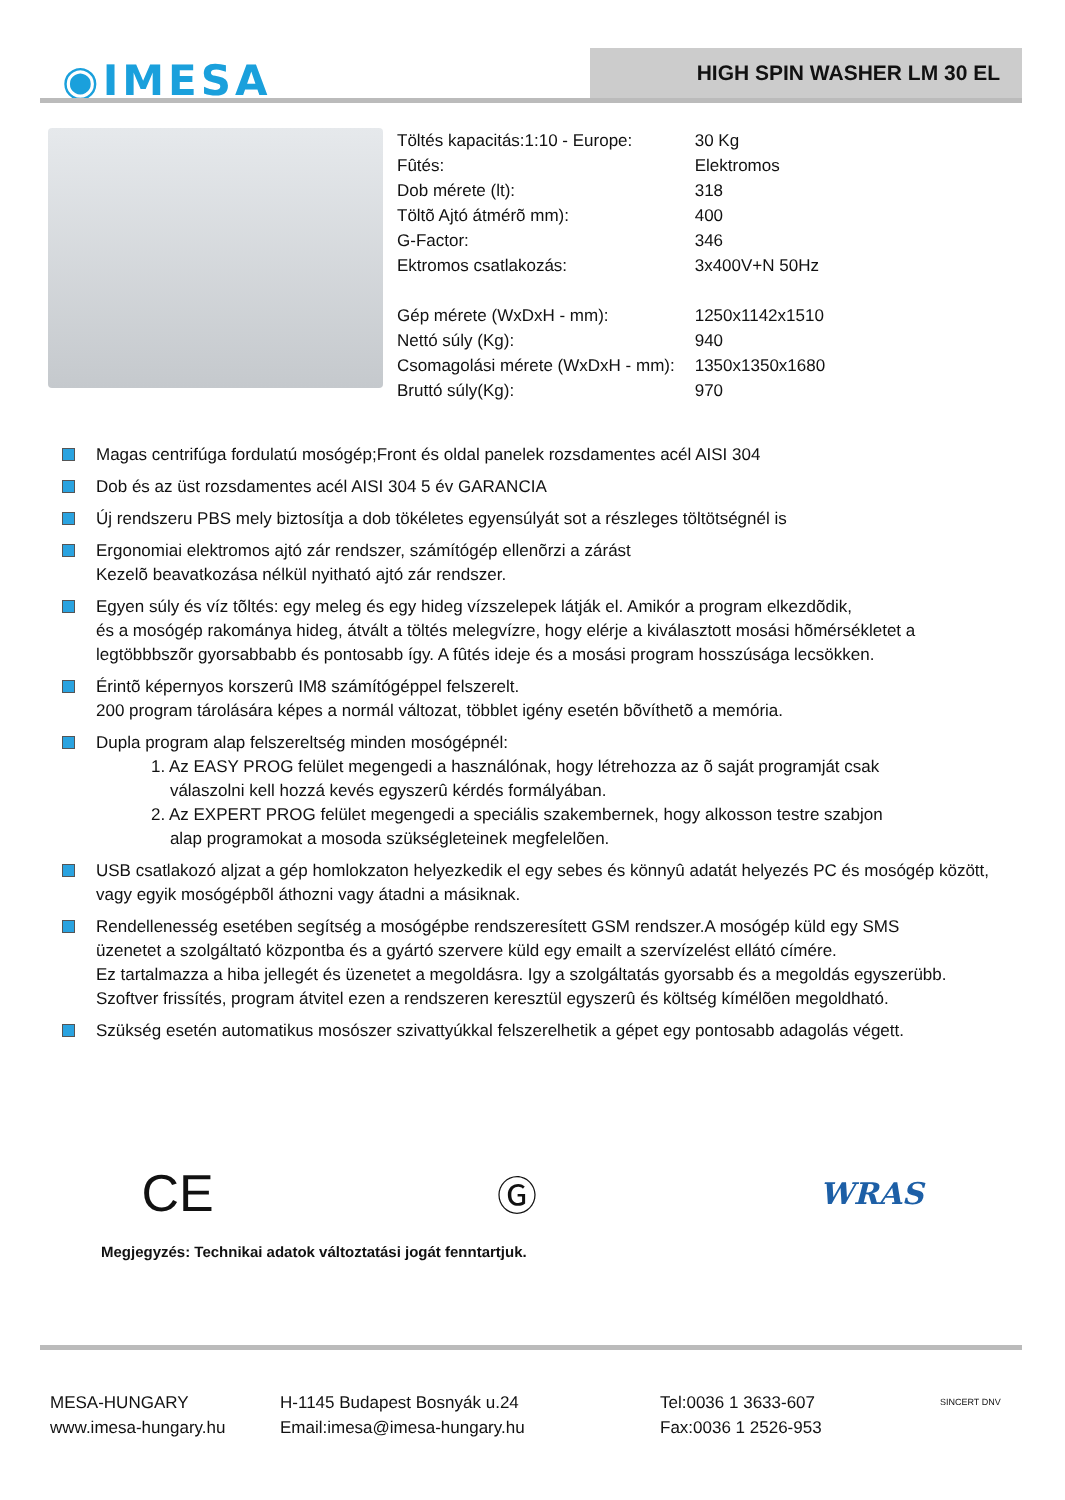◉IMESA HIGH SPIN WASHER LM 30 EL
| Töltés kapacitás:1:10 - Europe: | 30 Kg |
| Fûtés: | Elektromos |
| Dob mérete (lt): | 318 |
| Töltõ Ajtó átmérõ mm): | 400 |
| G-Factor: | 346 |
| Ektromos csatlakozás: | 3x400V+N 50Hz |
| Gép mérete (WxDxH - mm): | 1250x1142x1510 |
| Nettó súly (Kg): | 940 |
| Csomagolási mérete (WxDxH - mm): | 1350x1350x1680 |
| Bruttó súly(Kg): | 970 |
Magas centrifúga fordulatú mosógép;Front és oldal panelek rozsdamentes acél AISI 304
Dob és az üst rozsdamentes acél AISI 304 5 év GARANCIA
Új rendszeru PBS mely biztosítja a dob tökéletes egyensúlyát sot a részleges töltötségnél is
Ergonomiai elektromos ajtó zár rendszer, számítógép ellenõrzi a zárást
Kezelõ beavatkozása nélkül nyitható ajtó zár rendszer.
Egyen súly és víz tõltés: egy meleg és egy hideg vízszelepek látják el. Amikór a program elkezdõdik,
és a mosógép rakománya hideg, átvált a töltés melegvízre, hogy elérje a kiválasztott mosási hõmérsékletet a
legtöbbbszõr gyorsabbabb és pontosabb így. A fûtés ideje és a mosási program hosszúsága lecsökken.
Érintõ képernyos korszerû IM8 számítógéppel felszerelt.
200 program tárolására képes a normál változat, többlet igény esetén bõvíthetõ a memória.
Dupla program alap felszereltség minden mosógépnél:
1. Az EASY PROG felület megengedi a használónak, hogy létrehozza az õ saját programját csak
válaszolni kell hozzá kevés egyszerû kérdés formályában.
2. Az EXPERT PROG felület megengedi a speciális szakembernek, hogy alkosson testre szabjon
alap programokat a mosoda szükségleteinek megfelelõen.
USB csatlakozó aljzat a gép homlokzaton helyezkedik el egy sebes és könnyû adatát helyezés PC és mosógép között,
vagy egyik mosógépbõl áthozni vagy átadni a másiknak.
Rendellenesség esetében segítség a mosógépbe rendszeresített GSM rendszer.A mosógép küld egy SMS
üzenetet a szolgáltató központba és a gyártó szervere küld egy emailt a szervízelést ellátó címére.
Ez tartalmazza a hiba jellegét és üzenetet a megoldásra. Igy a szolgáltatás gyorsabb és a megoldás egyszerübb.
Szoftver frissítés, program átvitel ezen a rendszeren keresztül egyszerû és költség kímélõen megoldható.
Szükség esetén automatikus mosószer szivattyúkkal felszerelhetik a gépet egy pontosabb adagolás végett.
CE Ⓖ WRAS
Megjegyzés: Technikai adatok változtatási jogát fenntartjuk.
MESA-HUNGARY
www.imesa-hungary.hu
H-1145 Budapest Bosnyák u.24
Email:imesa@imesa-hungary.hu
Tel:0036 1 3633-607
Fax:0036 1 2526-953
SINCERT DNV